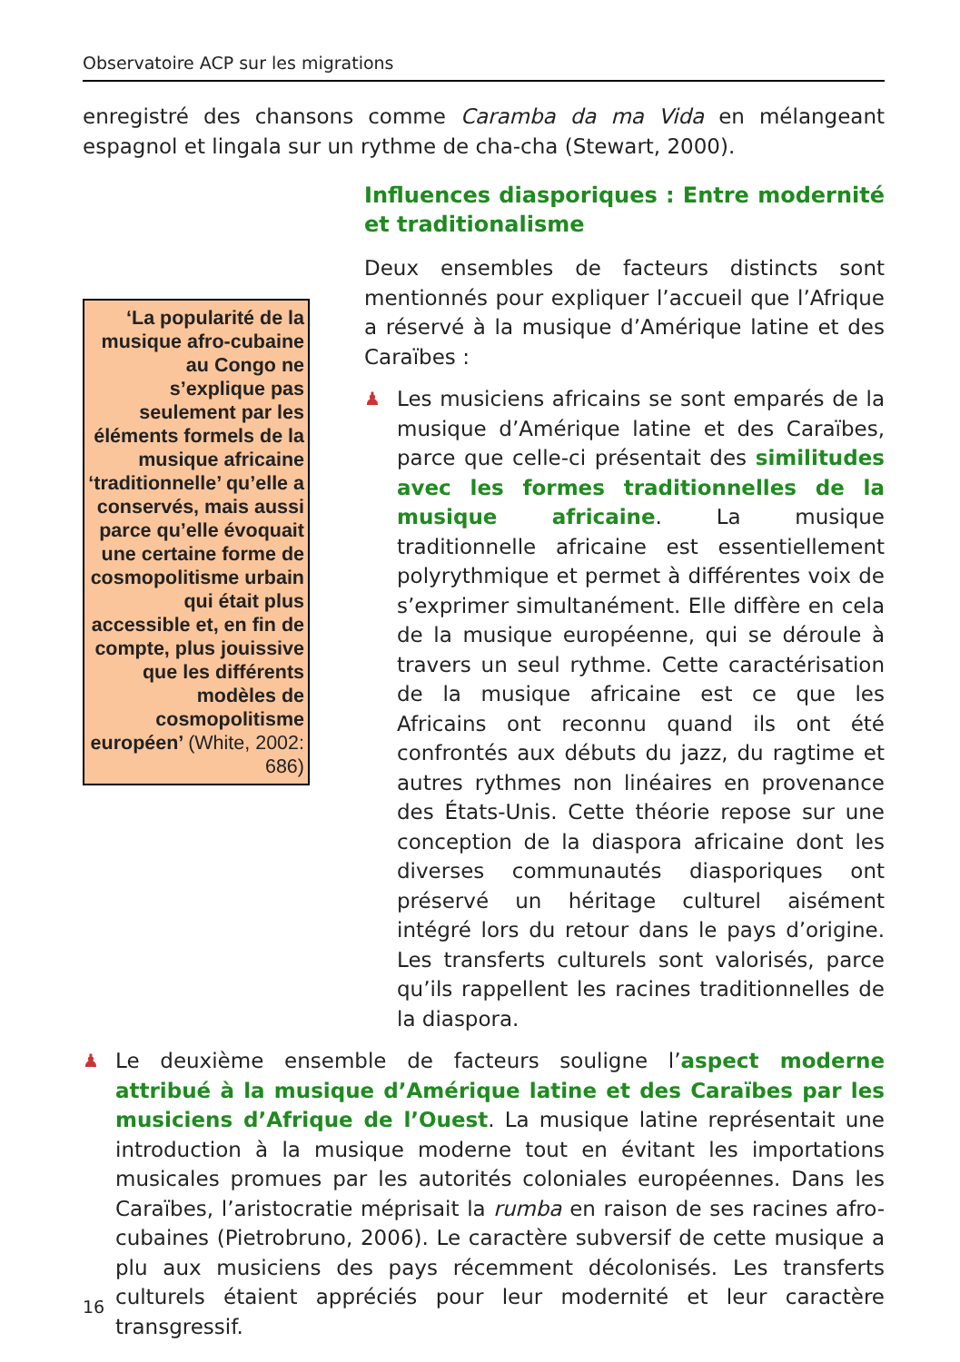Observatoire ACP sur les migrations
enregistré des chansons comme Caramba da ma Vida en mélangeant espagnol et lingala sur un rythme de cha-cha (Stewart, 2000).
‘La popularité de la musique afro-cubaine au Congo ne s’explique pas seulement par les éléments formels de la musique africaine ‘traditionnelle’ qu’elle a conservés, mais aussi parce qu’elle évoquait une certaine forme de cosmopolitisme urbain qui était plus accessible et, en fin de compte, plus jouissive que les différents modèles de cosmopolitisme européen’ (White, 2002: 686)
Influences diasporiques : Entre modernité et traditionalisme
Deux ensembles de facteurs distincts sont mentionnés pour expliquer l’accueil que l’Afrique a réservé à la musique d’Amérique latine et des Caraïbes :
♟
Les musiciens africains se sont emparés de la musique d’Amérique latine et des Caraïbes, parce que celle-ci présentait des similitudes avec les formes traditionnelles de la musique africaine. La musique traditionnelle africaine est essentiellement polyrythmique et permet à différentes voix de s’exprimer simultanément. Elle diffère en cela de la musique européenne, qui se déroule à travers un seul rythme. Cette caractérisation de la musique africaine est ce que les Africains ont reconnu quand ils ont été confrontés aux débuts du jazz, du ragtime et autres rythmes non linéaires en provenance des États-Unis. Cette théorie repose sur une conception de la diaspora africaine dont les diverses communautés diasporiques ont préservé un héritage culturel aisément intégré lors du retour dans le pays d’origine. Les transferts culturels sont valorisés, parce qu’ils rappellent les racines traditionnelles de la diaspora.
♟
Le deuxième ensemble de facteurs souligne l’aspect moderne attribué à la musique d’Amérique latine et des Caraïbes par les musiciens d’Afrique de l’Ouest. La musique latine représentait une introduction à la musique moderne tout en évitant les importations musicales promues par les autorités coloniales européennes. Dans les Caraïbes, l’aristocratie méprisait la rumba en raison de ses racines afro-cubaines (Pietrobruno, 2006). Le caractère subversif de cette musique a plu aux musiciens des pays récemment décolonisés. Les transferts culturels étaient appréciés pour leur modernité et leur caractère transgressif.
16